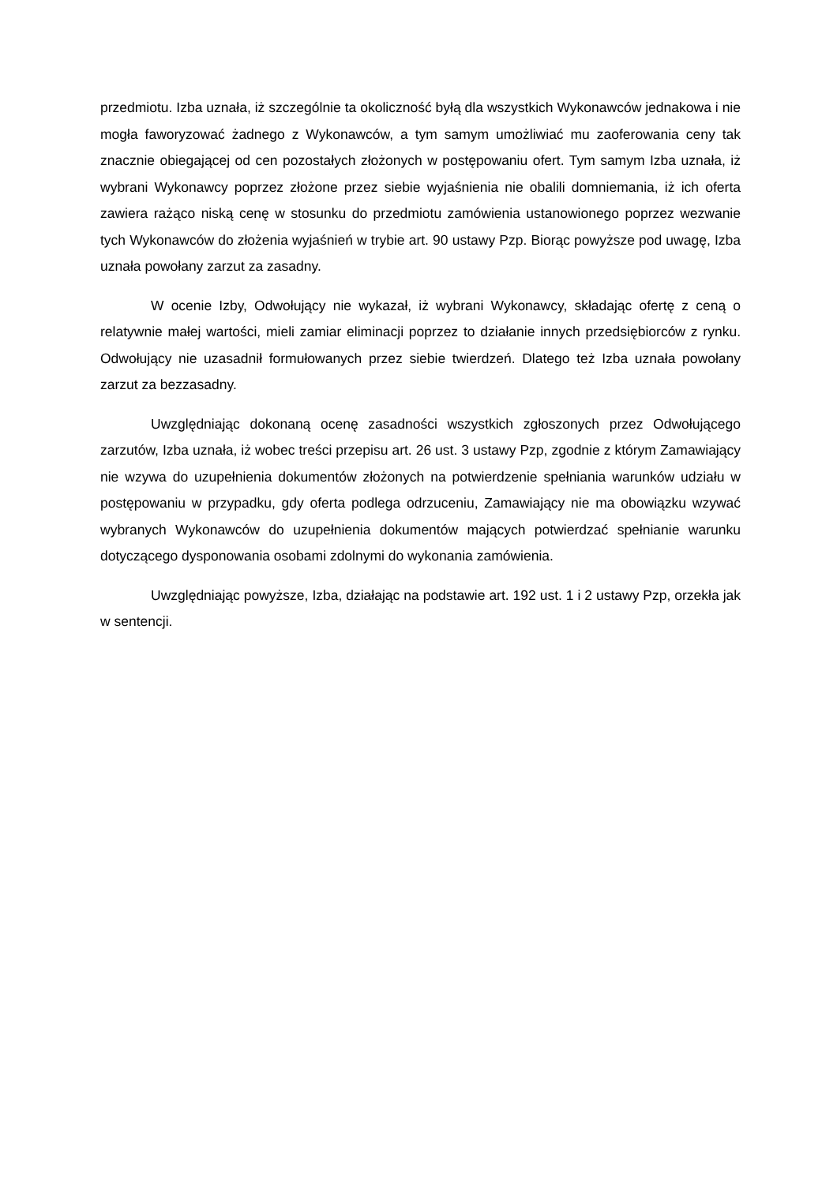przedmiotu. Izba uznała, iż szczególnie ta okoliczność byłą dla wszystkich Wykonawców jednakowa i nie mogła faworyzować żadnego z Wykonawców, a tym samym umożliwiać mu zaoferowania ceny tak znacznie obiegającej od cen pozostałych złożonych w postępowaniu ofert. Tym samym Izba uznała, iż wybrani Wykonawcy poprzez złożone przez siebie wyjaśnienia nie obalili domniemania, iż ich oferta zawiera rażąco niską cenę w stosunku do przedmiotu zamówienia ustanowionego poprzez wezwanie tych Wykonawców do złożenia wyjaśnień w trybie art. 90 ustawy Pzp. Biorąc powyższe pod uwagę, Izba uznała powołany zarzut za zasadny.
W ocenie Izby, Odwołujący nie wykazał, iż wybrani Wykonawcy, składając ofertę z ceną o relatywnie małej wartości, mieli zamiar eliminacji poprzez to działanie innych przedsiębiorców z rynku. Odwołujący nie uzasadnił formułowanych przez siebie twierdzeń. Dlatego też Izba uznała powołany zarzut za bezzasadny.
Uwzględniając dokonaną ocenę zasadności wszystkich zgłoszonych przez Odwołującego zarzutów, Izba uznała, iż wobec treści przepisu art. 26 ust. 3 ustawy Pzp, zgodnie z którym Zamawiający nie wzywa do uzupełnienia dokumentów złożonych na potwierdzenie spełniania warunków udziału w postępowaniu w przypadku, gdy oferta podlega odrzuceniu, Zamawiający nie ma obowiązku wzywać wybranych Wykonawców do uzupełnienia dokumentów mających potwierdzać spełnianie warunku dotyczącego dysponowania osobami zdolnymi do wykonania zamówienia.
Uwzględniając powyższe, Izba, działając na podstawie art. 192 ust. 1 i 2 ustawy Pzp, orzekła jak w sentencji.